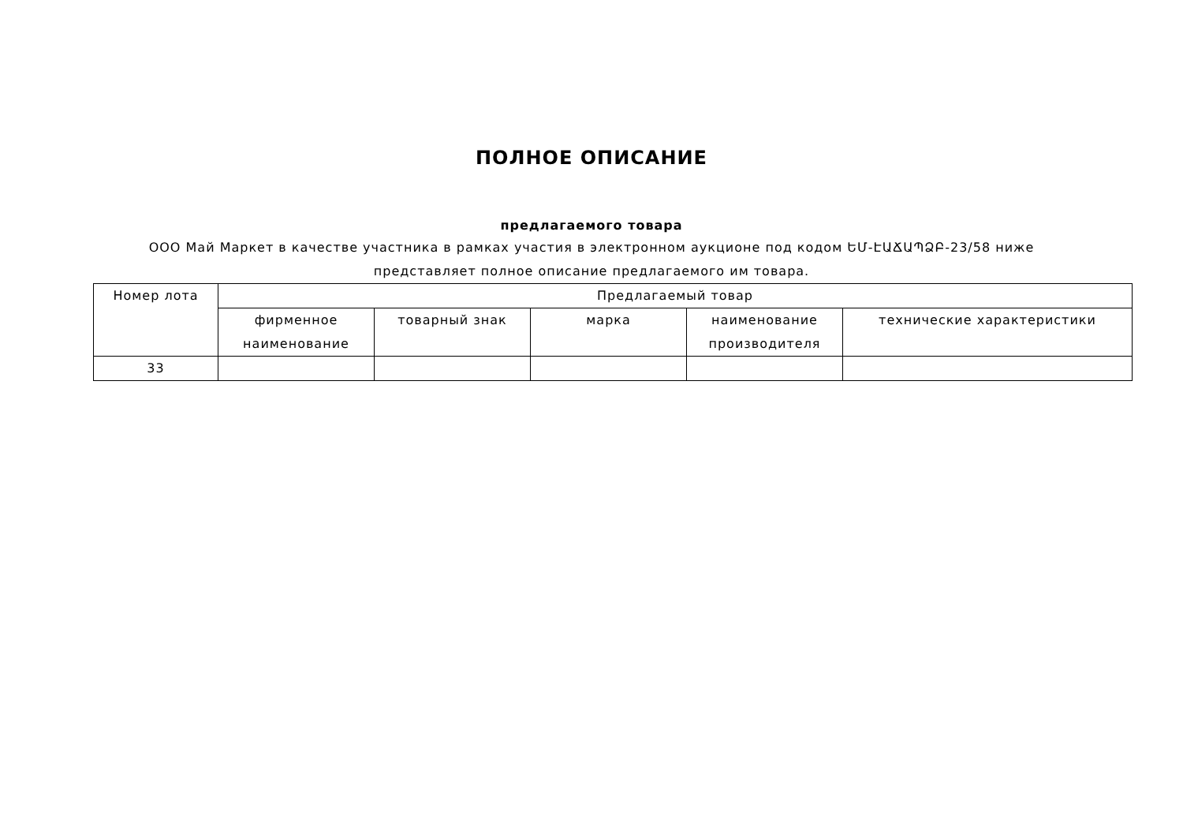ПОЛНОЕ ОПИСАНИЕ
предлагаемого товара
ООО Май Маркет в качестве участника в рамках участия в электронном аукционе под кодом ԵՄ-ԷԱՃԱՊՁԲ-23/58 ниже
представляет полное описание предлагаемого им товара.
| Номер лота | Предлагаемый товар | | | | |
| --- | --- | --- | --- | --- | --- |
| | фирменное наименование | товарный знак | марка | наименование производителя | технические характеристики |
| 33 | | | | | |